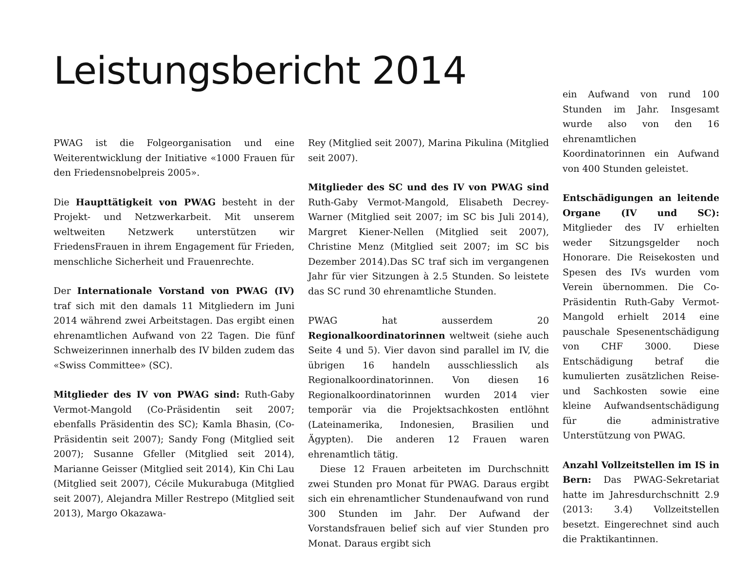Leistungsbericht 2014
PWAG ist die Folgeorganisation und eine Weiterentwicklung der Initiative «1000 Frauen für den Friedensnobelpreis 2005».
Die Haupttätigkeit von PWAG besteht in der Projekt- und Netzwerkarbeit. Mit unserem weltweiten Netzwerk unterstützen wir FriedensFrauen in ihrem Engagement für Frieden, menschliche Sicherheit und Frauenrechte.
Der Internationale Vorstand von PWAG (IV) traf sich mit den damals 11 Mitgliedern im Juni 2014 während zwei Arbeitstagen. Das ergibt einen ehrenamtlichen Aufwand von 22 Tagen. Die fünf Schweizerinnen innerhalb des IV bilden zudem das «Swiss Committee» (SC).
Mitglieder des IV von PWAG sind: Ruth-Gaby Vermot-Mangold (Co-Präsidentin seit 2007; ebenfalls Präsidentin des SC); Kamla Bhasin, (Co-Präsidentin seit 2007); Sandy Fong (Mitglied seit 2007); Susanne Gfeller (Mitglied seit 2014), Marianne Geisser (Mitglied seit 2014), Kin Chi Lau (Mitglied seit 2007), Cécile Mukurabuga (Mitglied seit 2007), Alejandra Miller Restrepo (Mitglied seit 2013), Margo Okazawa-
Rey (Mitglied seit 2007), Marina Pikulina (Mitglied seit 2007).
Mitglieder des SC und des IV von PWAG sind Ruth-Gaby Vermot-Mangold, Elisabeth Decrey-Warner (Mitglied seit 2007; im SC bis Juli 2014), Margret Kiener-Nellen (Mitglied seit 2007), Christine Menz (Mitglied seit 2007; im SC bis Dezember 2014).Das SC traf sich im vergangenen Jahr für vier Sitzungen à 2.5 Stunden. So leistete das SC rund 30 ehrenamtliche Stunden.
PWAG hat ausserdem 20 Regionalkoordinatorinnen weltweit (siehe auch Seite 4 und 5). Vier davon sind parallel im IV, die übrigen 16 handeln ausschliesslich als Regionalkoordinatorinnen. Von diesen 16 Regionalkoordinatorinnen wurden 2014 vier temporär via die Projektsachkosten entlöhnt (Lateinamerika, Indonesien, Brasilien und Ägypten). Die anderen 12 Frauen waren ehrenamtlich tätig.
Diese 12 Frauen arbeiteten im Durchschnitt zwei Stunden pro Monat für PWAG. Daraus ergibt sich ein ehrenamtlicher Stundenaufwand von rund 300 Stunden im Jahr. Der Aufwand der Vorstandsfrauen belief sich auf vier Stunden pro Monat. Daraus ergibt sich
ein Aufwand von rund 100 Stunden im Jahr. Insgesamt wurde also von den 16 ehrenamtlichen Koordinatorinnen ein Aufwand von 400 Stunden geleistet.
Entschädigungen an leitende Organe (IV und SC): Mitglieder des IV erhielten weder Sitzungsgelder noch Honorare. Die Reisekosten und Spesen des IVs wurden vom Verein übernommen. Die Co-Präsidentin Ruth-Gaby Vermot-Mangold erhielt 2014 eine pauschale Spesenentschädigung von CHF 3000. Diese Entschädigung betraf die kumulierten zusätzlichen Reise- und Sachkosten sowie eine kleine Aufwandsentschädigung für die administrative Unterstützung von PWAG.
Anzahl Vollzeitstellen im IS in Bern: Das PWAG-Sekretariat hatte im Jahresdurchschnitt 2.9 (2013: 3.4) Vollzeitstellen besetzt. Eingerechnet sind auch die Praktikantinnen.